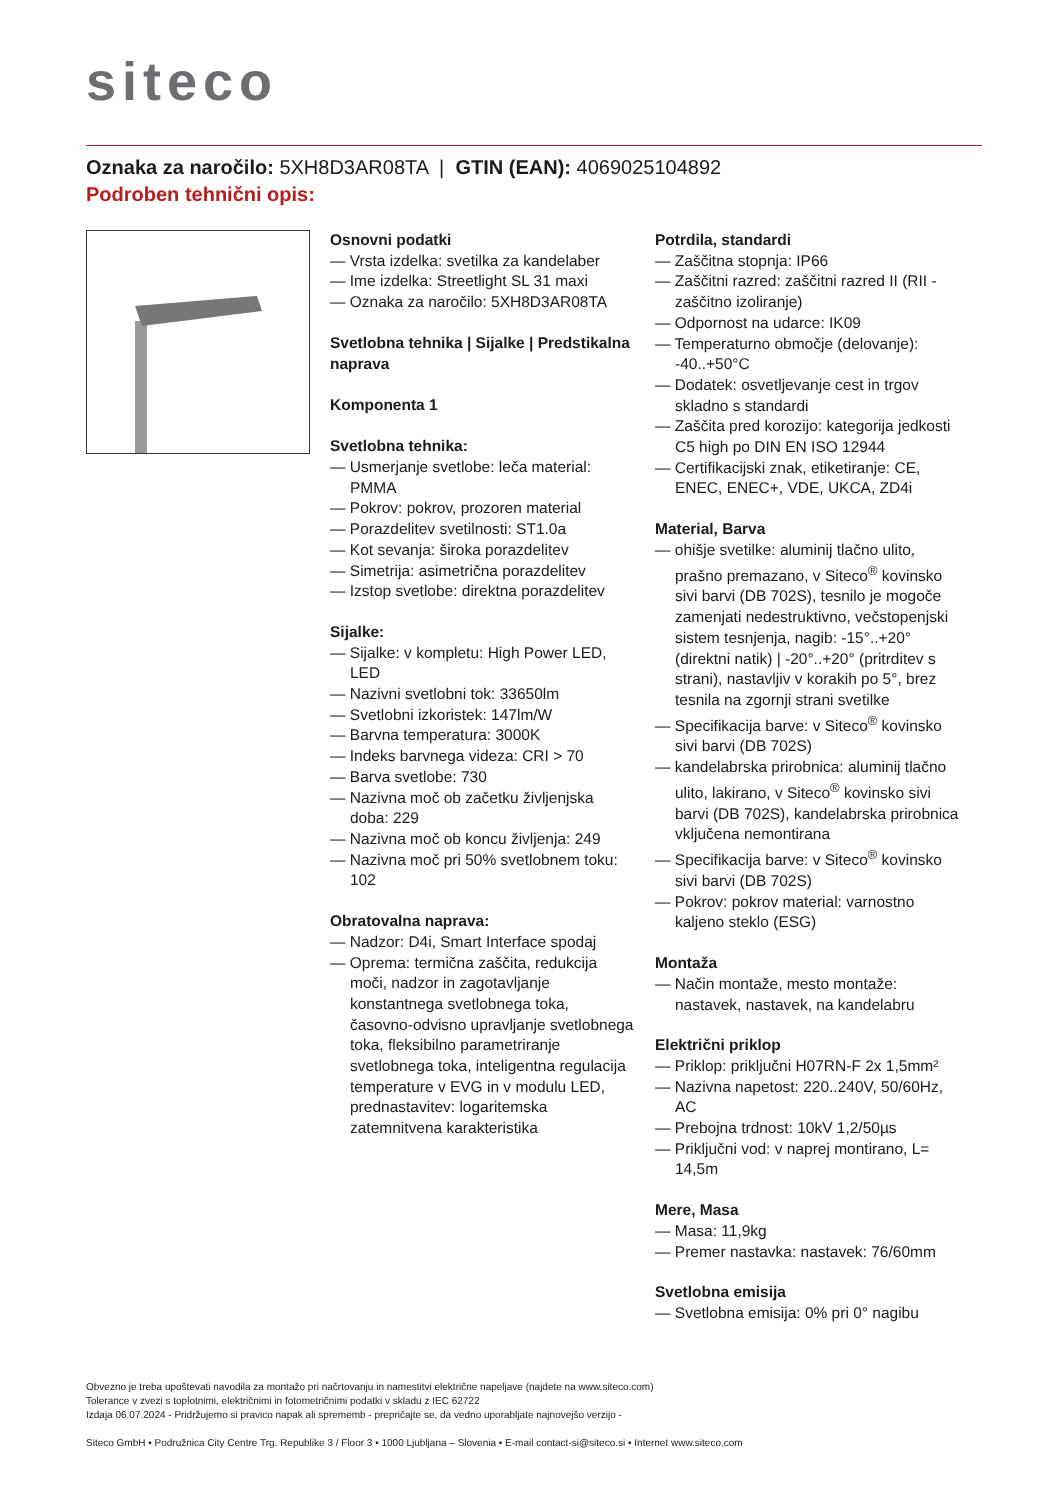siteco
Oznaka za naročilo: 5XH8D3AR08TA | GTIN (EAN): 4069025104892
Podroben tehnični opis:
Osnovni podatki
— Vrsta izdelka: svetilka za kandelaber
— Ime izdelka: Streetlight SL 31 maxi
— Oznaka za naročilo: 5XH8D3AR08TA
Svetlobna tehnika | Sijalke | Predstikalna naprava
Komponenta 1
Svetlobna tehnika:
— Usmerjanje svetlobe: leča material: PMMA
— Pokrov: pokrov, prozoren material
— Porazdelitev svetilnosti: ST1.0a
— Kot sevanja: široka porazdelitev
— Simetrija: asimetrična porazdelitev
— Izstop svetlobe: direktna porazdelitev
Sijalke:
— Sijalke: v kompletu: High Power LED, LED
— Nazivni svetlobni tok: 33650lm
— Svetlobni izkoristek: 147lm/W
— Barvna temperatura: 3000K
— Indeks barvnega videza: CRI > 70
— Barva svetlobe: 730
— Nazivna moč ob začetku življenjska doba: 229
— Nazivna moč ob koncu življenja: 249
— Nazivna moč pri 50% svetlobnem toku: 102
Obratovalna naprava:
— Nadzor: D4i, Smart Interface spodaj
— Oprema: termična zaščita, redukcija moči, nadzor in zagotavljanje konstantnega svetlobnega toka, časovno-odvisno upravljanje svetlobnega toka, fleksibilno parametriranje svetlobnega toka, inteligentna regulacija temperature v EVG in v modulu LED, prednastavitev: logaritemska zatemnitvena karakteristika
Potrdila, standardi
— Zaščitna stopnja: IP66
— Zaščitni razred: zaščitni razred II (RII - zaščitno izoliranje)
— Odpornost na udarce: IK09
— Temperaturno območje (delovanje): -40..+50°C
— Dodatek: osvetljevanje cest in trgov skladno s standardi
— Zaščita pred korozijo: kategorija jedkosti C5 high po DIN EN ISO 12944
— Certifikacijski znak, etiketiranje: CE, ENEC, ENEC+, VDE, UKCA, ZD4i
Material, Barva
— ohišje svetilke: aluminij tlačno ulito, prašno premazano, v Siteco<sup>®</sup> kovinsko sivi barvi (DB 702S), tesnilo je mogoče zamenjati nedestruktivno, večstopenjski sistem tesnjenja, nagib: -15°..+20° (direktni natik) | -20°..+20° (pritrditev s strani), nastavljiv v korakih po 5°, brez tesnila na zgornji strani svetilke
— Specifikacija barve: v Siteco<sup>®</sup> kovinsko sivi barvi (DB 702S)
— kandelabrska prirobnica: aluminij tlačno ulito, lakirano, v Siteco<sup>®</sup> kovinsko sivi barvi (DB 702S), kandelabrska prirobnica vključena nemontirana
— Specifikacija barve: v Siteco<sup>®</sup> kovinsko sivi barvi (DB 702S)
— Pokrov: pokrov material: varnostno kaljeno steklo (ESG)
Montaža
— Način montaže, mesto montaže: nastavek, nastavek, na kandelabru
Električni priklop
— Priklop: priključni H07RN-F 2x 1,5mm²
— Nazivna napetost: 220..240V, 50/60Hz, AC
— Prebojna trdnost: 10kV 1,2/50µs
— Priključni vod: v naprej montirano, L= 14,5m
Mere, Masa
— Masa: 11,9kg
— Premer nastavka: nastavek: 76/60mm
Svetlobna emisija
— Svetlobna emisija: 0% pri 0° nagibu
Obvezno je treba upoštevati navodila za montažo pri načrtovanju in namestitvi električne napeljave (najdete na www.siteco.com)
Tolerance v zvezi s toplotnimi, električnimi in fotometričnimi podatki v skladu z IEC 62722
Izdaja 06.07.2024 - Pridržujemo si pravico napak ali sprememb - prepričajte se, da vedno uporabljate najnovejšo verzijo -
Siteco GmbH • Podružnica City Centre Trg. Republike 3 / Floor 3 • 1000 Ljubljana – Slovenia • E-mail contact-si@siteco.si • Internet www.siteco.com